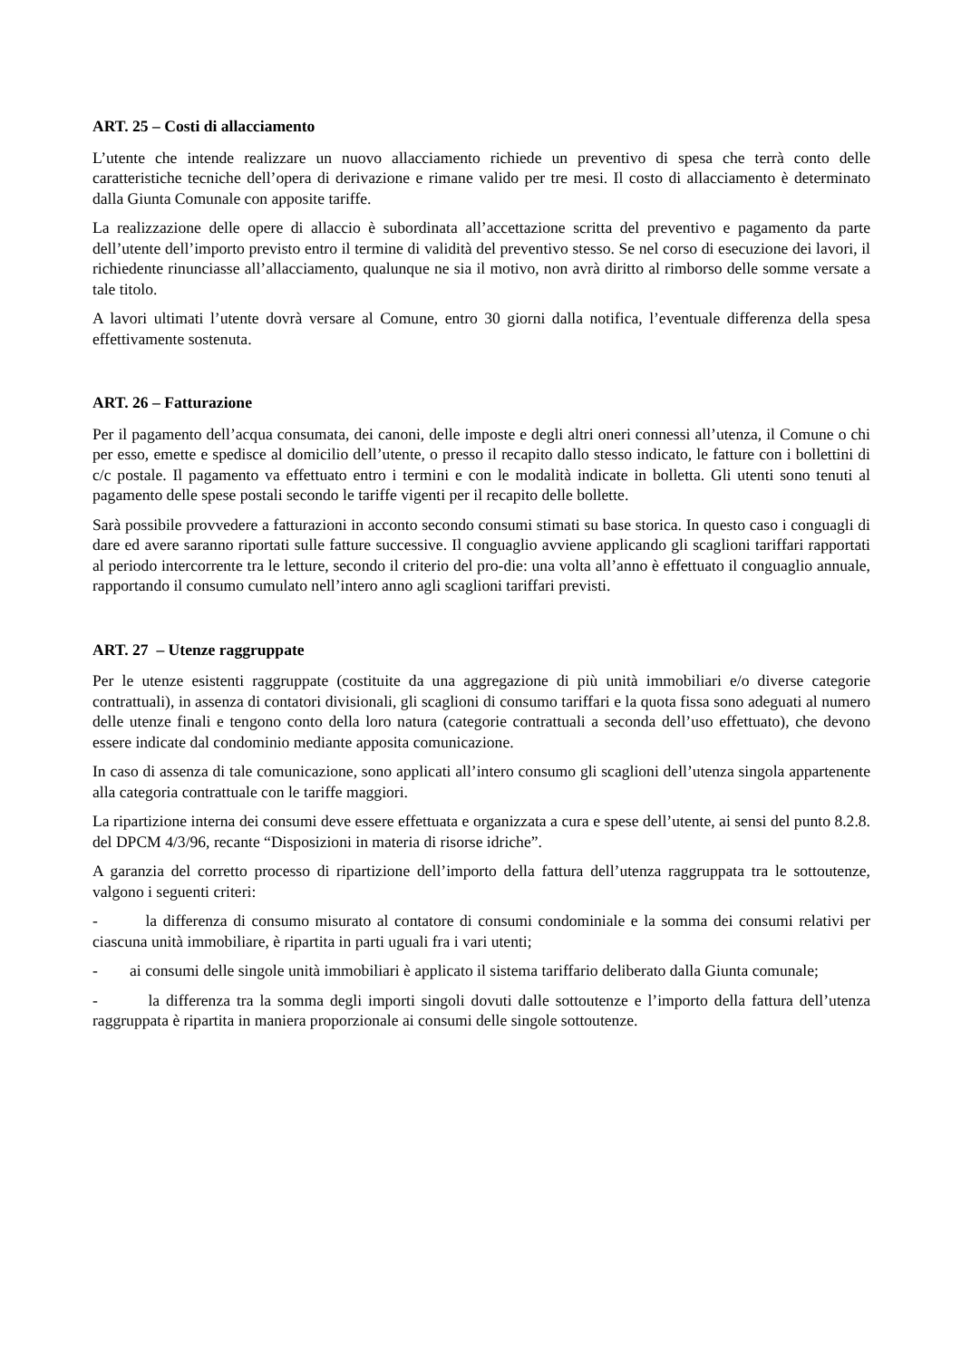ART. 25 – Costi di allacciamento
L’utente che intende realizzare un nuovo allacciamento richiede un preventivo di spesa che terrà conto delle caratteristiche tecniche dell’opera di derivazione e rimane valido per tre mesi. Il costo di allacciamento è determinato dalla Giunta Comunale con apposite tariffe.
La realizzazione delle opere di allaccio è subordinata all’accettazione scritta del preventivo e pagamento da parte dell’utente dell’importo previsto entro il termine di validità del preventivo stesso. Se nel corso di esecuzione dei lavori, il richiedente rinunciasse all’allacciamento, qualunque ne sia il motivo, non avrà diritto al rimborso delle somme versate a tale titolo.
A lavori ultimati l’utente dovrà versare al Comune, entro 30 giorni dalla notifica, l’eventuale differenza della spesa effettivamente sostenuta.
ART. 26 – Fatturazione
Per il pagamento dell’acqua consumata, dei canoni, delle imposte e degli altri oneri connessi all’utenza, il Comune o chi per esso, emette e spedisce al domicilio dell’utente, o presso il recapito dallo stesso indicato, le fatture con i bollettini di c/c postale. Il pagamento va effettuato entro i termini e con le modalità indicate in bolletta. Gli utenti sono tenuti al pagamento delle spese postali secondo le tariffe vigenti per il recapito delle bollette.
Sarà possibile provvedere a fatturazioni in acconto secondo consumi stimati su base storica. In questo caso i conguagli di dare ed avere saranno riportati sulle fatture successive. Il conguaglio avviene applicando gli scaglioni tariffari rapportati al periodo intercorrente tra le letture, secondo il criterio del pro-die: una volta all’anno è effettuato il conguaglio annuale, rapportando il consumo cumulato nell’intero anno agli scaglioni tariffari previsti.
ART. 27 – Utenze raggruppate
Per le utenze esistenti raggruppate (costituite da una aggregazione di più unità immobiliari e/o diverse categorie contrattuali), in assenza di contatori divisionali, gli scaglioni di consumo tariffari e la quota fissa sono adeguati al numero delle utenze finali e tengono conto della loro natura (categorie contrattuali a seconda dell’uso effettuato), che devono essere indicate dal condominio mediante apposita comunicazione.
In caso di assenza di tale comunicazione, sono applicati all’intero consumo gli scaglioni dell’utenza singola appartenente alla categoria contrattuale con le tariffe maggiori.
La ripartizione interna dei consumi deve essere effettuata e organizzata a cura e spese dell’utente, ai sensi del punto 8.2.8. del DPCM 4/3/96, recante “Disposizioni in materia di risorse idriche”.
A garanzia del corretto processo di ripartizione dell’importo della fattura dell’utenza raggruppata tra le sottoutenze, valgono i seguenti criteri:
- la differenza di consumo misurato al contatore di consumi condominiale e la somma dei consumi relativi per ciascuna unità immobiliare, è ripartita in parti uguali fra i vari utenti;
- ai consumi delle singole unità immobiliari è applicato il sistema tariffario deliberato dalla Giunta comunale;
- la differenza tra la somma degli importi singoli dovuti dalle sottoutenze e l’importo della fattura dell’utenza raggruppata è ripartita in maniera proporzionale ai consumi delle singole sottoutenze.